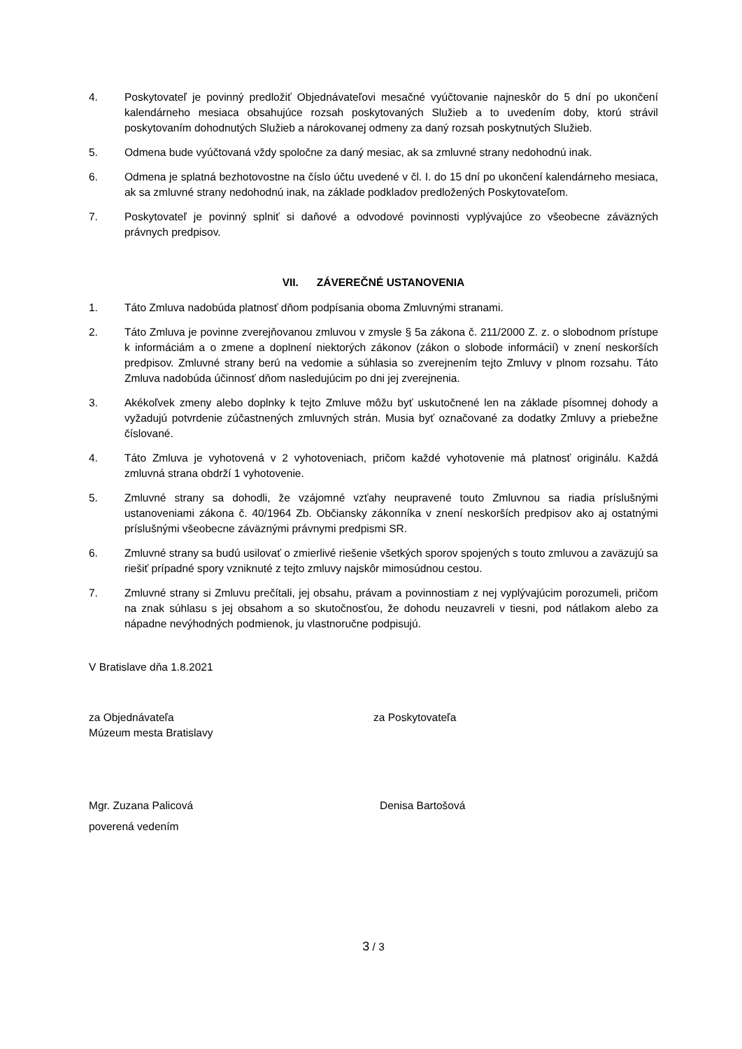4. Poskytovateľ je povinný predložiť Objednávateľovi mesačné vyúčtovanie najneskôr do 5 dní po ukončení kalendárneho mesiaca obsahujúce rozsah poskytovaných Služieb a to uvedením doby, ktorú strávil poskytovaním dohodnutých Služieb a nárokovanej odmeny za daný rozsah poskytnutých Služieb.
5. Odmena bude vyúčtovaná vždy spoločne za daný mesiac, ak sa zmluvné strany nedohodnú inak.
6. Odmena je splatná bezhotovostne na číslo účtu uvedené v čl. I. do 15 dní po ukončení kalendárneho mesiaca, ak sa zmluvné strany nedohodnú inak, na základe podkladov predložených Poskytovateľom.
7. Poskytovateľ je povinný splniť si daňové a odvodové povinnosti vyplývajúce zo všeobecne záväzných právnych predpisov.
VII. ZÁVEREČNÉ USTANOVENIA
1. Táto Zmluva nadobúda platnosť dňom podpísania oboma Zmluvnými stranami.
2. Táto Zmluva je povinne zverejňovanou zmluvou v zmysle § 5a zákona č. 211/2000 Z. z. o slobodnom prístupe k informáciám a o zmene a doplnení niektorých zákonov (zákon o slobode informácií) v znení neskorších predpisov. Zmluvné strany berú na vedomie a súhlasia so zverejnením tejto Zmluvy v plnom rozsahu. Táto Zmluva nadobúda účinnosť dňom nasledujúcim po dni jej zverejnenia.
3. Akékoľvek zmeny alebo doplnky k tejto Zmluve môžu byť uskutočnené len na základe písomnej dohody a vyžadujú potvrdenie zúčastnených zmluvných strán. Musia byť označované za dodatky Zmluvy a priebežne číslované.
4. Táto Zmluva je vyhotovená v 2 vyhotoveniach, pričom každé vyhotovenie má platnosť originálu. Každá zmluvná strana obdrží 1 vyhotovenie.
5. Zmluvné strany sa dohodli, že vzájomné vzťahy neupravené touto Zmluvnou sa riadia príslušnými ustanoveniami zákona č. 40/1964 Zb. Občiansky zákonníka v znení neskorších predpisov ako aj ostatnými príslušnými všeobecne záväznými právnymi predpismi SR.
6. Zmluvné strany sa budú usilovať o zmierlivé riešenie všetkých sporov spojených s touto zmluvou a zaväzujú sa riešiť prípadné spory vzniknuté z tejto zmluvy najskôr mimosúdnou cestou.
7. Zmluvné strany si Zmluvu prečítali, jej obsahu, právam a povinnostiam z nej vyplývajúcim porozumeli, pričom na znak súhlasu s jej obsahom a so skutočnosťou, že dohodu neuzavreli v tiesni, pod nátlakom alebo za nápadne nevýhodných podmienok, ju vlastnoručne podpisujú.
V Bratislave dňa 1.8.2021
za Objednávateľa
Múzeum mesta Bratislavy
za Poskytovateľa
Mgr. Zuzana Palicová
poverená vedením
Denisa Bartošová
3 / 3